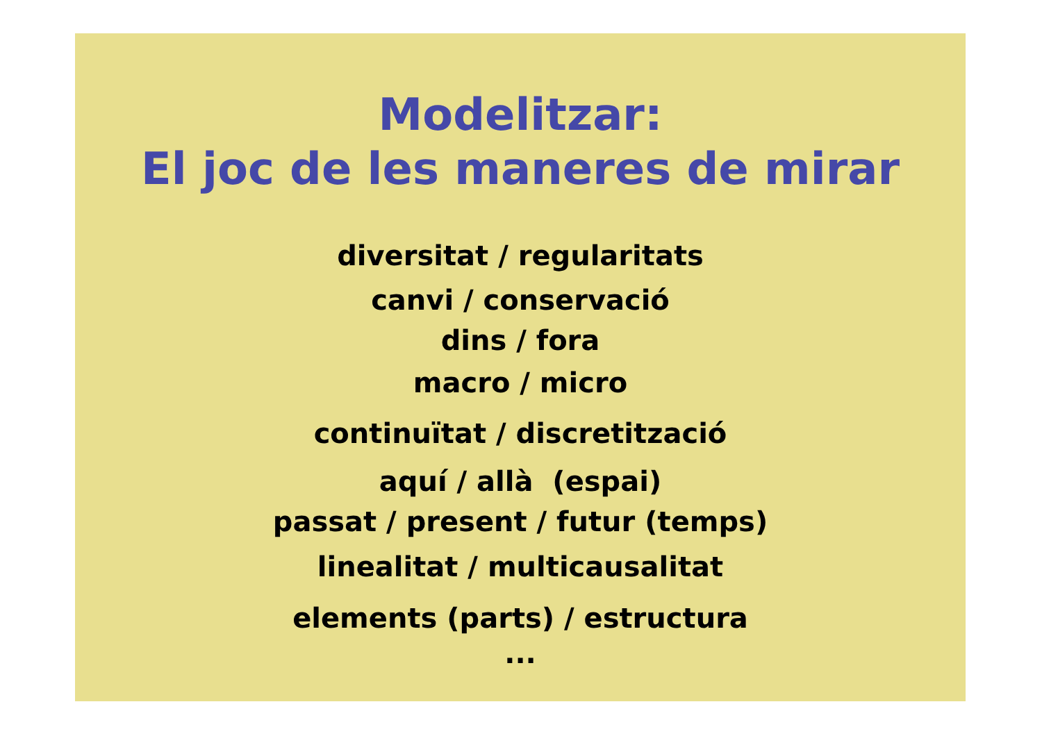Modelitzar:
El joc de les maneres de mirar
diversitat / regularitats
canvi / conservació
dins / fora
macro / micro
continuïtat / discretització
aquí / allà (espai)
passat / present / futur (temps)
linealitat / multicausalitat
elements (parts) / estructura
...